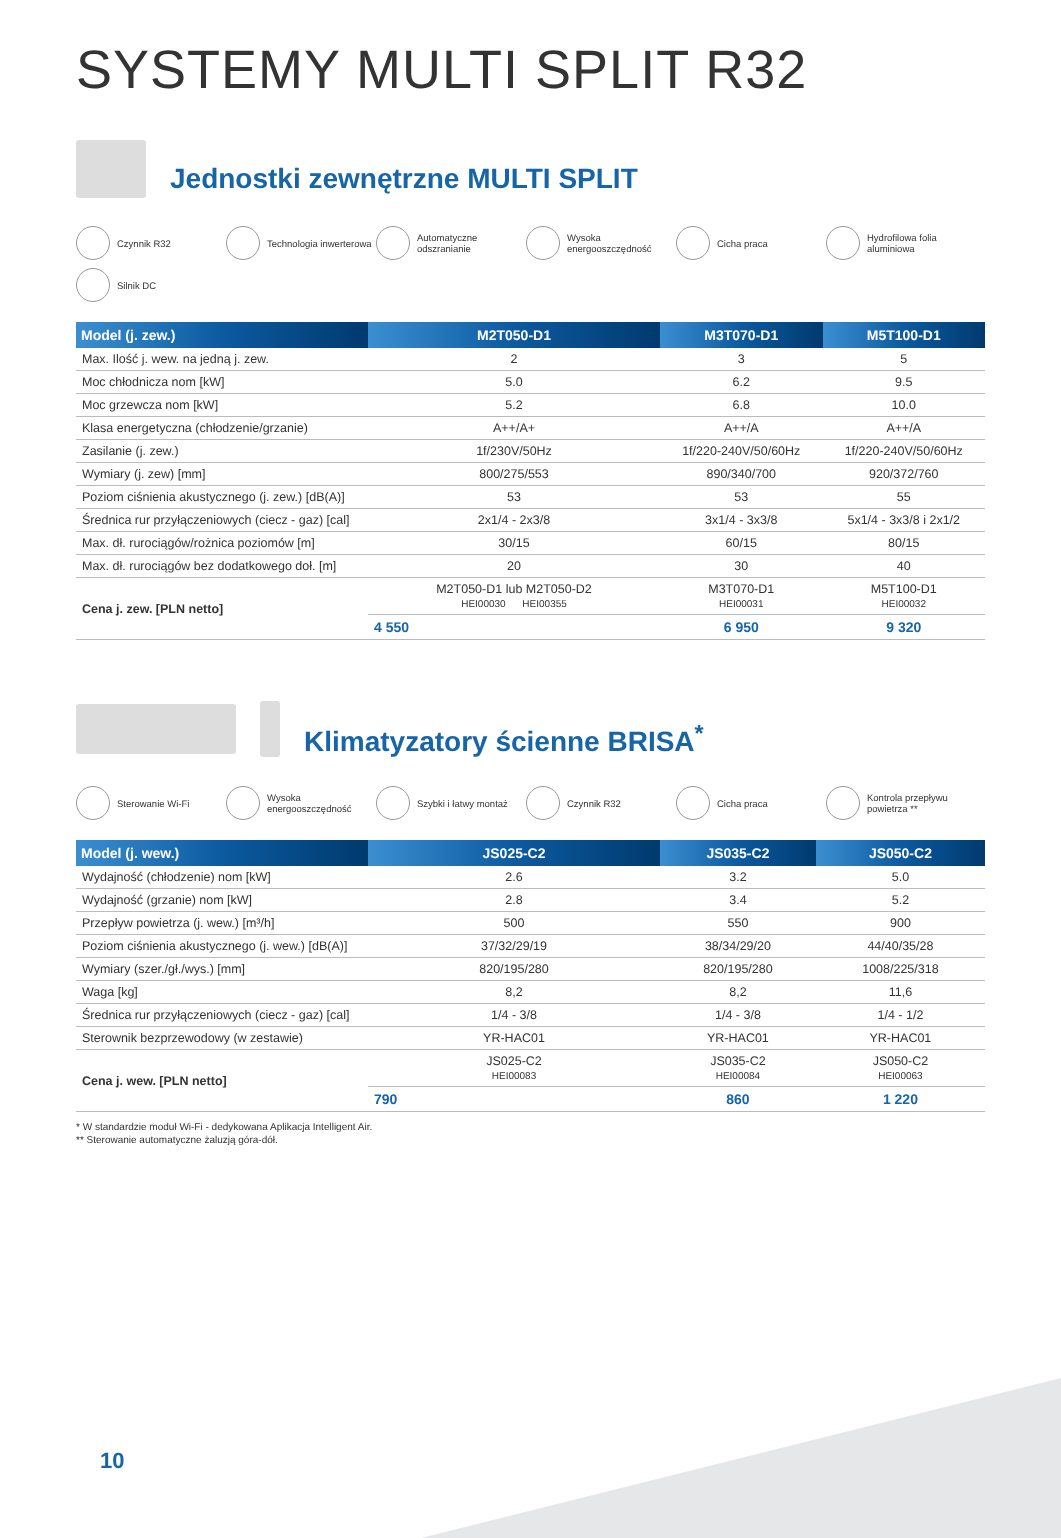SYSTEMY MULTI SPLIT R32
Jednostki zewnętrzne MULTI SPLIT
Czynnik R32
Technologia inwerterowa
Automatyczne odszranianie
Wysoka energooszczędność
Cicha praca
Hydrofilowa folia aluminiowa
Silnik DC
| Model (j. zew.) | M2T050-D1 | M3T070-D1 | M5T100-D1 |
| --- | --- | --- | --- |
| Max. Ilość j. wew. na jedną j. zew. | 2 | 3 | 5 |
| Moc chłodnicza nom [kW] | 5.0 | 6.2 | 9.5 |
| Moc grzewcza nom [kW] | 5.2 | 6.8 | 10.0 |
| Klasa energetyczna (chłodzenie/grzanie) | A++/A+ | A++/A | A++/A |
| Zasilanie (j. zew.) | 1f/230V/50Hz | 1f/220-240V/50/60Hz | 1f/220-240V/50/60Hz |
| Wymiary (j. zew) [mm] | 800/275/553 | 890/340/700 | 920/372/760 |
| Poziom ciśnienia akustycznego (j. zew.) [dB(A)] | 53 | 53 | 55 |
| Średnica rur przyłączeniowych (ciecz - gaz) [cal] | 2x1/4 - 2x3/8 | 3x1/4 - 3x3/8 | 5x1/4 - 3x3/8 i 2x1/2 |
| Max. dł. rurociągów/rożnica poziomów [m] | 30/15 | 60/15 | 80/15 |
| Max. dł. rurociągów bez dodatkowego doł. [m] | 20 | 30 | 40 |
| Cena j. zew. [PLN netto] | M2T050-D1 lub M2T050-D2 HEI00030 HEI00355 | M3T070-D1 HEI00031 | M5T100-D1 HEI00032 |
| | 4 550 | 6 950 | 9 320 |
Klimatyzatory ścienne BRISA<sup>*</sup>
Sterowanie Wi-Fi
Wysoka energooszczędność
Szybki i łatwy montaż
Czynnik R32
Cicha praca
Kontrola przepływu powietrza **
| Model (j. wew.) | JS025-C2 | JS035-C2 | JS050-C2 |
| --- | --- | --- | --- |
| Wydajność (chłodzenie) nom [kW] | 2.6 | 3.2 | 5.0 |
| Wydajność (grzanie) nom [kW] | 2.8 | 3.4 | 5.2 |
| Przepływ powietrza (j. wew.) [m³/h] | 500 | 550 | 900 |
| Poziom ciśnienia akustycznego (j. wew.) [dB(A)] | 37/32/29/19 | 38/34/29/20 | 44/40/35/28 |
| Wymiary (szer./gł./wys.) [mm] | 820/195/280 | 820/195/280 | 1008/225/318 |
| Waga [kg] | 8,2 | 8,2 | 11,6 |
| Średnica rur przyłączeniowych (ciecz - gaz) [cal] | 1/4 - 3/8 | 1/4 - 3/8 | 1/4 - 1/2 |
| Sterownik bezprzewodowy (w zestawie) | YR-HAC01 | YR-HAC01 | YR-HAC01 |
| Cena j. wew. [PLN netto] | JS025-C2 HEI00083 | JS035-C2 HEI00084 | JS050-C2 HEI00063 |
| | 790 | 860 | 1 220 |
* W standardzie moduł Wi-Fi - dedykowana Aplikacja Intelligent Air.
** Sterowanie automatyczne żaluzją góra-dół.
10